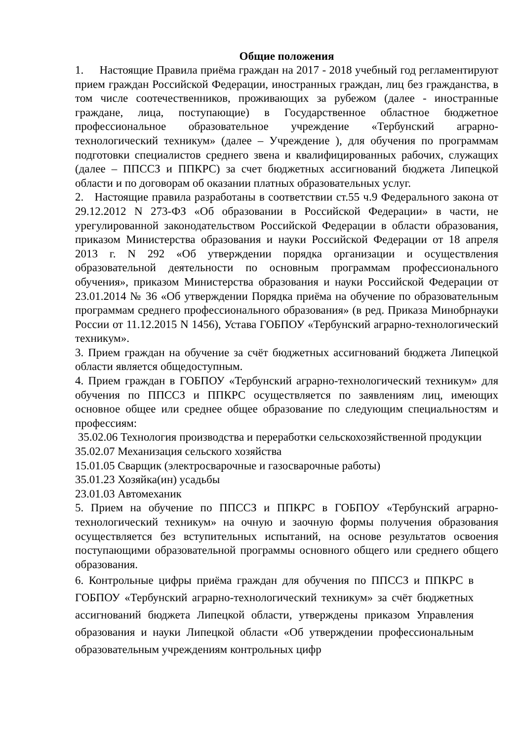Общие положения
1. Настоящие Правила приёма граждан на 2017 - 2018 учебный год регламентируют прием граждан Российской Федерации, иностранных граждан, лиц без гражданства, в том числе соотечественников, проживающих за рубежом (далее - иностранные граждане, лица, поступающие) в Государственное областное бюджетное профессиональное образовательное учреждение «Тербунский аграрно-технологический техникум» (далее – Учреждение ), для обучения по программам подготовки специалистов среднего звена и квалифицированных рабочих, служащих (далее – ППССЗ и ППКРС) за счет бюджетных ассигнований бюджета Липецкой области и по договорам об оказании платных образовательных услуг.
2. Настоящие правила разработаны в соответствии ст.55 ч.9 Федерального закона от 29.12.2012 N 273-ФЗ «Об образовании в Российской Федерации» в части, не урегулированной законодательством Российской Федерации в области образования, приказом Министерства образования и науки Российской Федерации от 18 апреля 2013 г. N 292 «Об утверждении порядка организации и осуществления образовательной деятельности по основным программам профессионального обучения», приказом Министерства образования и науки Российской Федерации от 23.01.2014 № 36 «Об утверждении Порядка приёма на обучение по образовательным программам среднего профессионального образования» (в ред. Приказа Минобрнауки России от 11.12.2015 N 1456), Устава ГОБПОУ «Тербунский аграрно-технологический техникум».
3. Прием граждан на обучение за счёт бюджетных ассигнований бюджета Липецкой области является общедоступным.
4. Прием граждан в ГОБПОУ «Тербунский аграрно-технологический техникум» для обучения по ППССЗ и ППКРС осуществляется по заявлениям лиц, имеющих основное общее или среднее общее образование по следующим специальностям и профессиям:
35.02.06 Технология производства и переработки сельскохозяйственной продукции
35.02.07 Механизация сельского хозяйства
15.01.05 Сварщик (электросварочные и газосварочные работы)
35.01.23 Хозяйка(ин) усадьбы
23.01.03 Автомеханик
5. Прием на обучение по ППССЗ и ППКРС в ГОБПОУ «Тербунский аграрно-технологический техникум» на очную и заочную формы получения образования осуществляется без вступительных испытаний, на основе результатов освоения поступающими образовательной программы основного общего или среднего общего образования.
6. Контрольные цифры приёма граждан для обучения по ППССЗ и ППКРС в ГОБПОУ «Тербунский аграрно-технологический техникум» за счёт бюджетных ассигнований бюджета Липецкой области, утверждены приказом Управления образования и науки Липецкой области «Об утверждении профессиональным образовательным учреждениям контрольных цифр